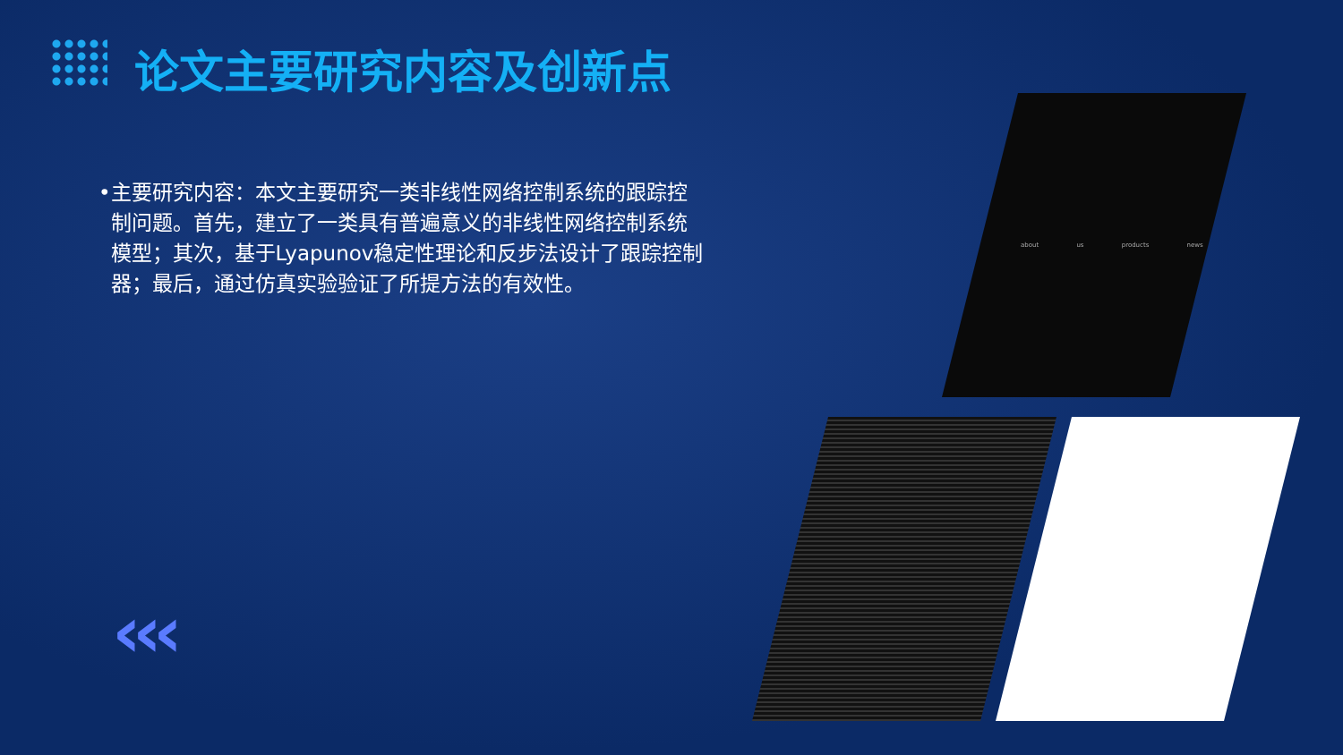论文主要研究内容及创新点
• 主要研究内容：本文主要研究一类非线性网络控制系统的跟踪控制问题。首先，建立了一类具有普遍意义的非线性网络控制系统模型；其次，基于Lyapunov稳定性理论和反步法设计了跟踪控制器；最后，通过仿真实验验证了所提方法的有效性。
about us products news
‹‹‹